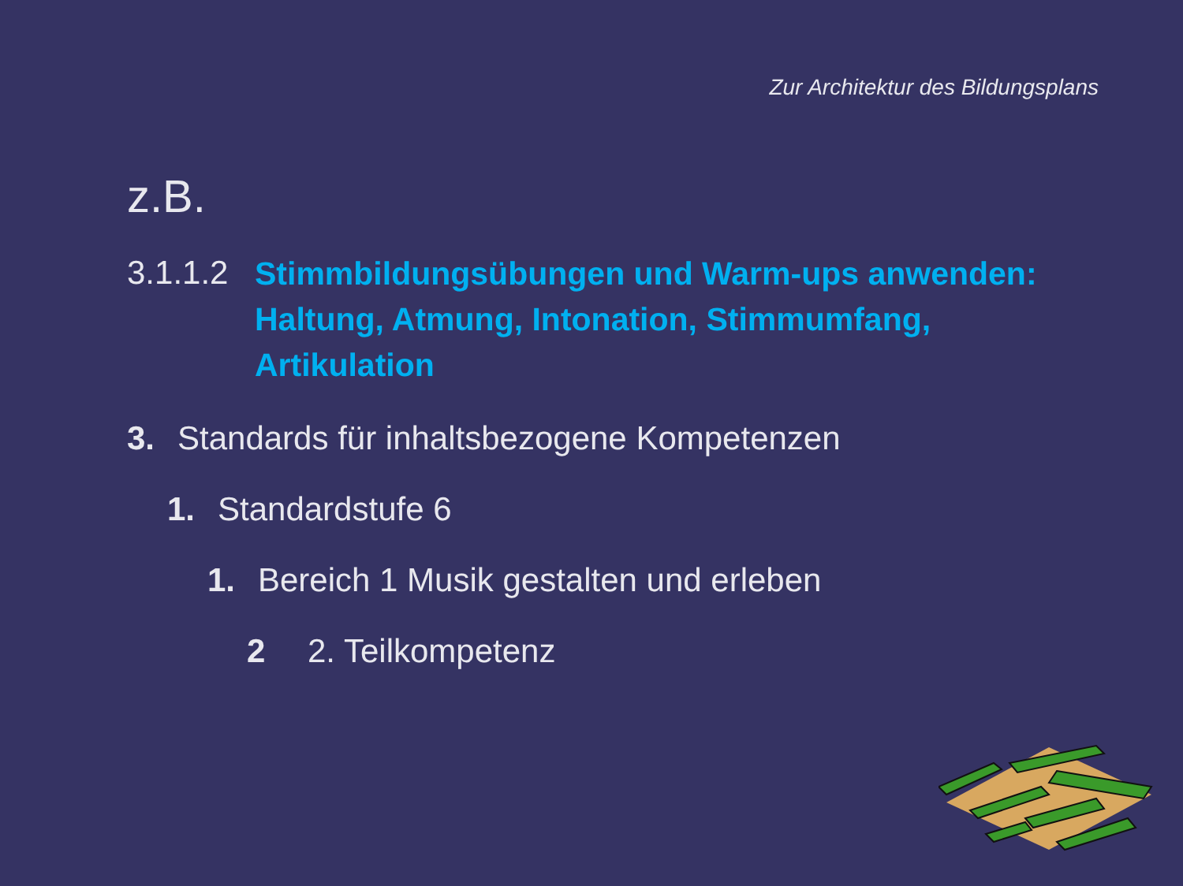Zur Architektur des Bildungsplans
z.B.
3.1.1.2 Stimmbildungsübungen und Warm-ups anwenden:
Haltung, Atmung, Intonation, Stimmumfang,
Artikulation
3. Standards für inhaltsbezogene Kompetenzen
1. Standardstufe 6
1. Bereich 1 Musik gestalten und erleben
2 2. Teilkompetenz